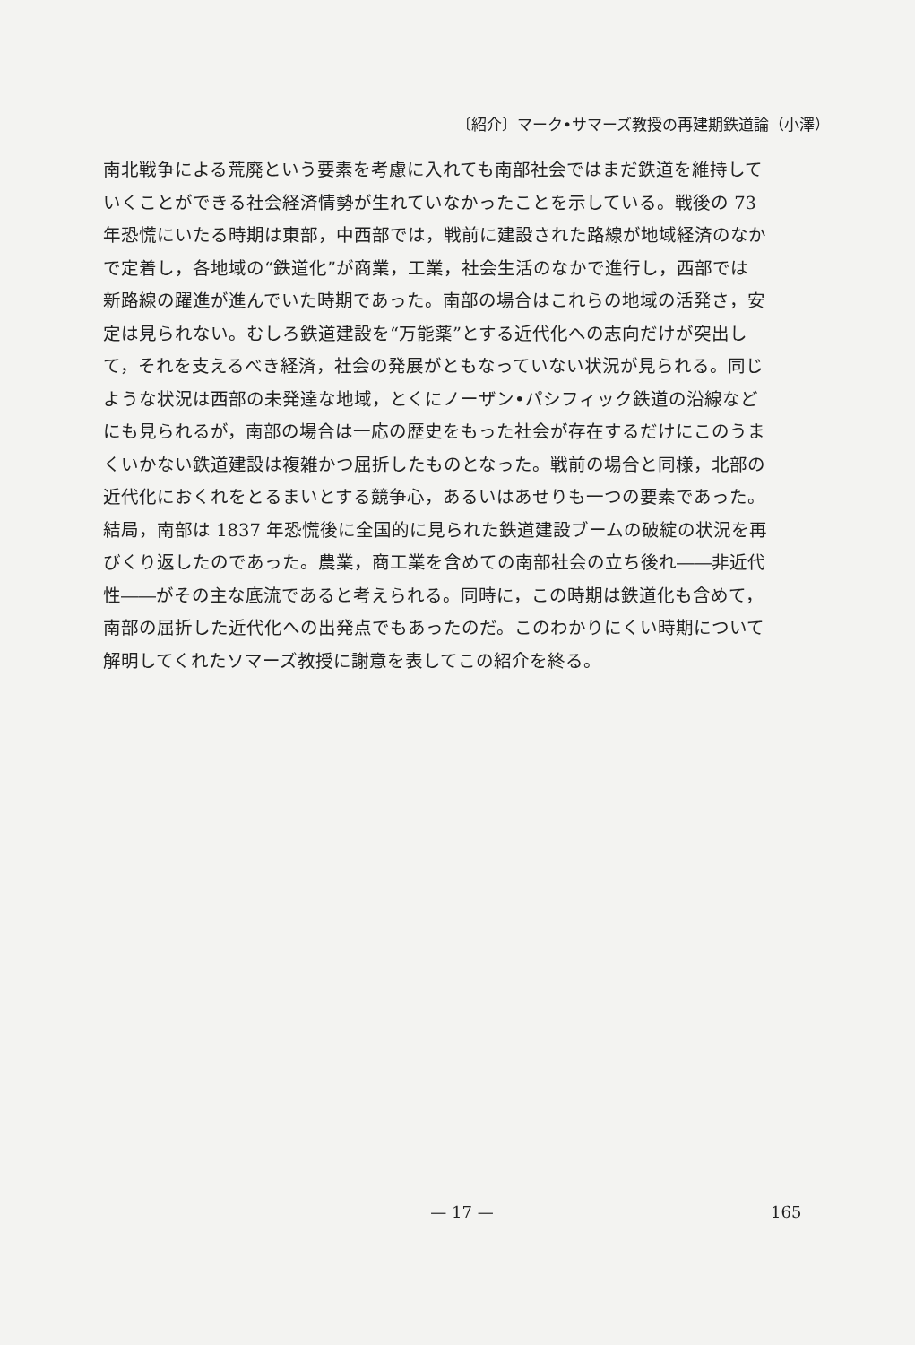〔紹介〕マーク•サマーズ教授の再建期鉄道論（小澤）
南北戦争による荒廃という要素を考慮に入れても南部社会ではまだ鉄道を維持して
いくことができる社会経済情勢が生れていなかったことを示している。戦後の 73
年恐慌にいたる時期は東部，中西部では，戦前に建設された路線が地域経済のなか
で定着し，各地域の“鉄道化”が商業，工業，社会生活のなかで進行し，西部では
新路線の躍進が進んでいた時期であった。南部の場合はこれらの地域の活発さ，安
定は見られない。むしろ鉄道建設を“万能薬”とする近代化への志向だけが突出し
て，それを支えるべき経済，社会の発展がともなっていない状況が見られる。同じ
ような状況は西部の未発達な地域，とくにノーザン•パシフィック鉄道の沿線など
にも見られるが，南部の場合は一応の歴史をもった社会が存在するだけにこのうま
くいかない鉄道建設は複雑かつ屈折したものとなった。戦前の場合と同様，北部の
近代化におくれをとるまいとする競争心，あるいはあせりも一つの要素であった。
結局，南部は 1837 年恐慌後に全国的に見られた鉄道建設ブームの破綻の状況を再
びくり返したのであった。農業，商工業を含めての南部社会の立ち後れ――非近代
性――がその主な底流であると考えられる。同時に，この時期は鉄道化も含めて，
南部の屈折した近代化への出発点でもあったのだ。このわかりにくい時期について
解明してくれたソマーズ教授に謝意を表してこの紹介を終る。
— 17 — 165